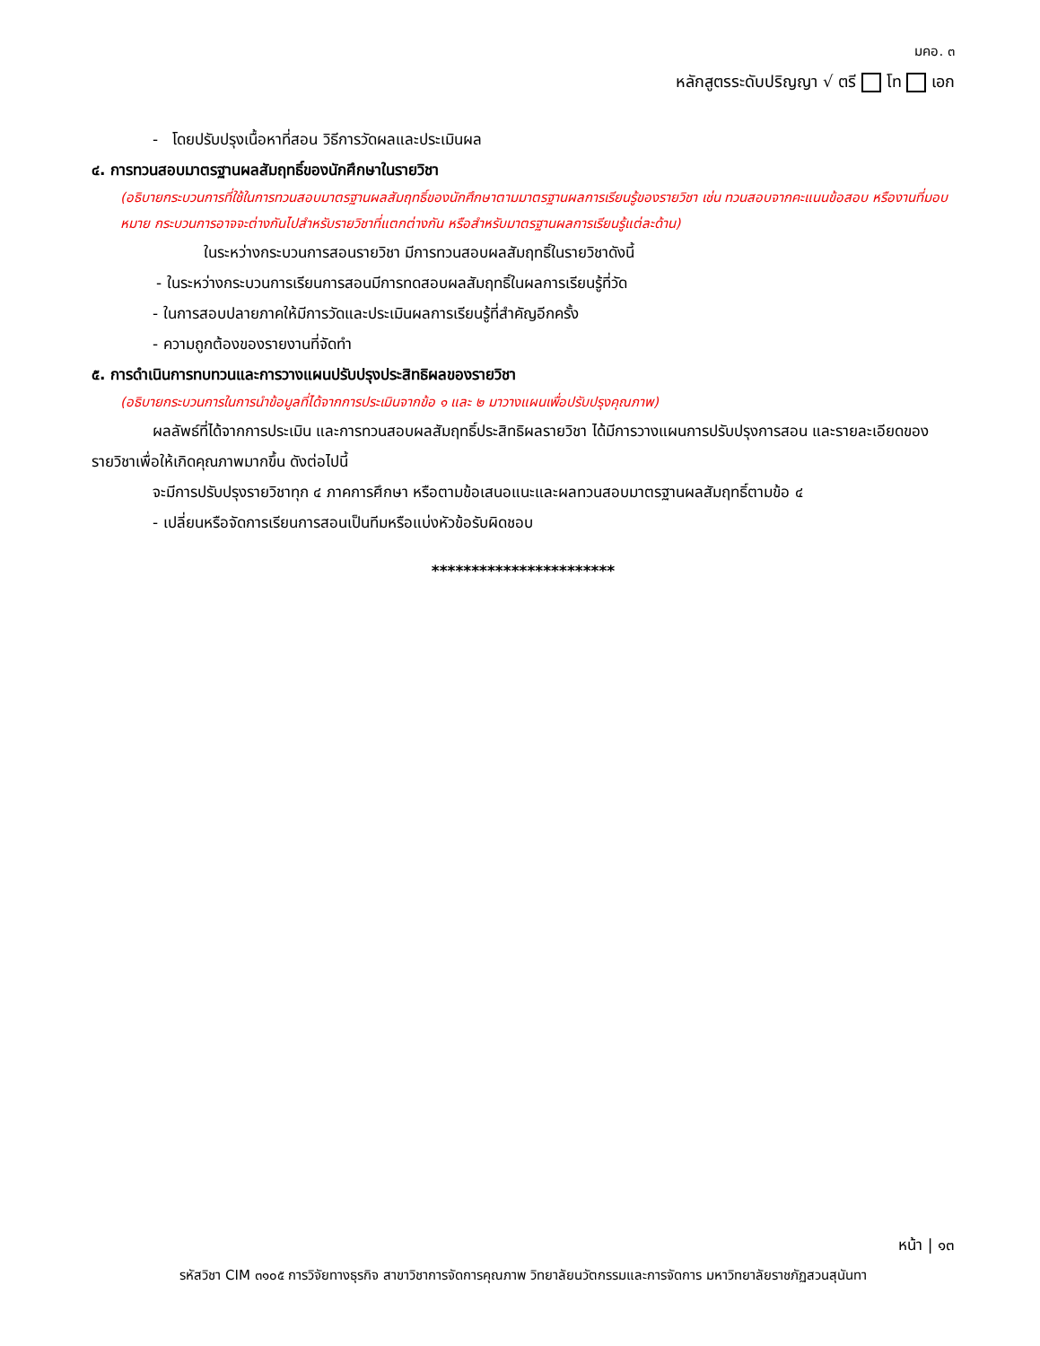มคอ. ๓
หลักสูตรระดับปริญญา √ ตรี โท เอก
- โดยปรับปรุงเนื้อหาที่สอน วิธีการวัดผลและประเมินผล
๔. การทวนสอบมาตรฐานผลสัมฤทธิ์ของนักศึกษาในรายวิชา
(อธิบายกระบวนการที่ใช้ในการทวนสอบมาตรฐานผลสัมฤทธิ์ของนักศึกษาตามมาตรฐานผลการเรียนรู้ของรายวิชา เช่น ทวนสอบจากคะแนนข้อสอบ หรืองานที่มอบหมาย กระบวนการอาจจะต่างกันไปสำหรับรายวิชาที่แตกต่างกัน หรือสำหรับมาตรฐานผลการเรียนรู้แต่ละด้าน)
ในระหว่างกระบวนการสอนรายวิชา มีการทวนสอบผลสัมฤทธิ์ในรายวิชาดังนี้
- ในระหว่างกระบวนการเรียนการสอนมีการทดสอบผลสัมฤทธิ์ในผลการเรียนรู้ที่วัด
- ในการสอบปลายภาคให้มีการวัดและประเมินผลการเรียนรู้ที่สำคัญอีกครั้ง
- ความถูกต้องของรายงานที่จัดทำ
๕. การดำเนินการทบทวนและการวางแผนปรับปรุงประสิทธิผลของรายวิชา
(อธิบายกระบวนการในการนำข้อมูลที่ได้จากการประเมินจากข้อ ๑ และ ๒ มาวางแผนเพื่อปรับปรุงคุณภาพ)
ผลลัพธ์ที่ได้จากการประเมิน และการทวนสอบผลสัมฤทธิ์ประสิทธิผลรายวิชา ได้มีการวางแผนการปรับปรุงการสอน และรายละเอียดของรายวิชาเพื่อให้เกิดคุณภาพมากขึ้น ดังต่อไปนี้
จะมีการปรับปรุงรายวิชาทุก ๔ ภาคการศึกษา หรือตามข้อเสนอแนะและผลทวนสอบมาตรฐานผลสัมฤทธิ์ตามข้อ ๔
- เปลี่ยนหรือจัดการเรียนการสอนเป็นทีมหรือแบ่งหัวข้อรับผิดชอบ
***********************
หน้า | ๑๓
รหัสวิชา CIM ๓๑๐๕ การวิจัยทางธุรกิจ สาขาวิชาการจัดการคุณภาพ วิทยาลัยนวัตกรรมและการจัดการ มหาวิทยาลัยราชภัฏสวนสุนันทา